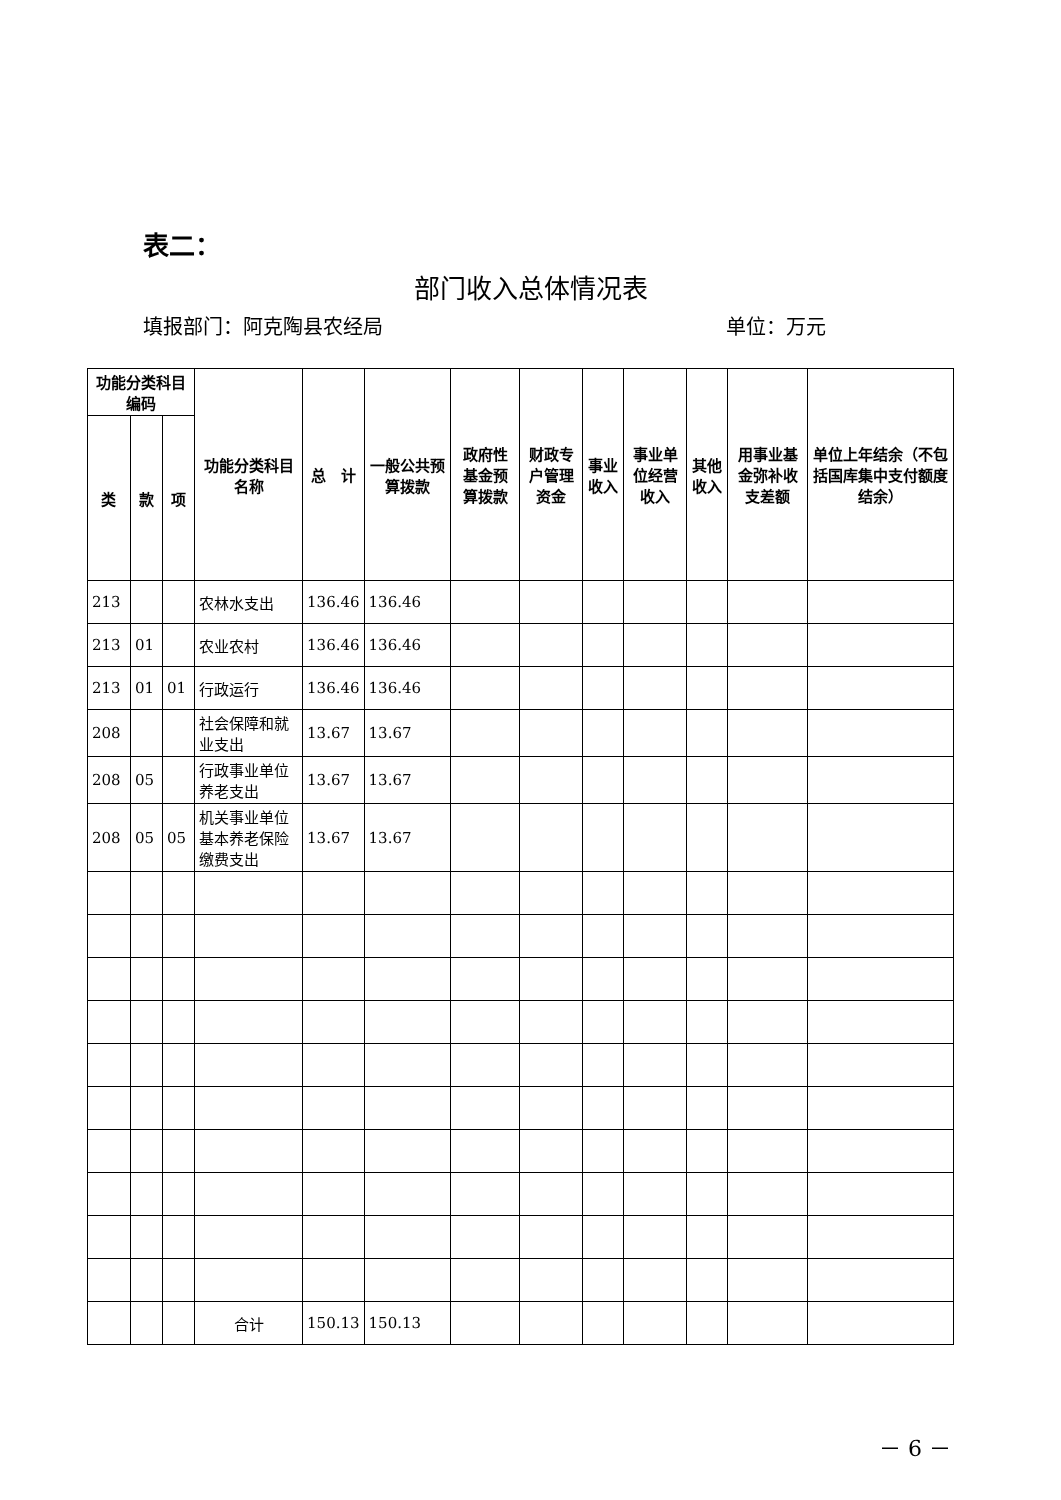表二：
部门收入总体情况表
填报部门：阿克陶县农经局 单位：万元
| 功能分类科目编码 | | | 功能分类科目名称 | 总 计 | 一般公共预算拨款 | 政府性基金预算拨款 | 财政专户管理资金 | 事业收入 | 事业单位经营收入 | 其他收入 | 用事业基金弥补收支差额 | 单位上年结余（不包括国库集中支付额度结余） |
| --- | --- | --- | --- | --- | --- | --- | --- | --- | --- | --- | --- | --- |
| 类 | 款 | 项 | | | | | | | | | | |
| 213 | | | 农林水支出 | 136.46 | 136.46 | | | | | | | |
| 213 | 01 | | 农业农村 | 136.46 | 136.46 | | | | | | | |
| 213 | 01 | 01 | 行政运行 | 136.46 | 136.46 | | | | | | | |
| 208 | | | 社会保障和就业支出 | 13.67 | 13.67 | | | | | | | |
| 208 | 05 | | 行政事业单位养老支出 | 13.67 | 13.67 | | | | | | | |
| 208 | 05 | 05 | 机关事业单位基本养老保险缴费支出 | 13.67 | 13.67 | | | | | | | |
| | | | 合计 | 150.13 | 150.13 | | | | | | | |
－ 6 －